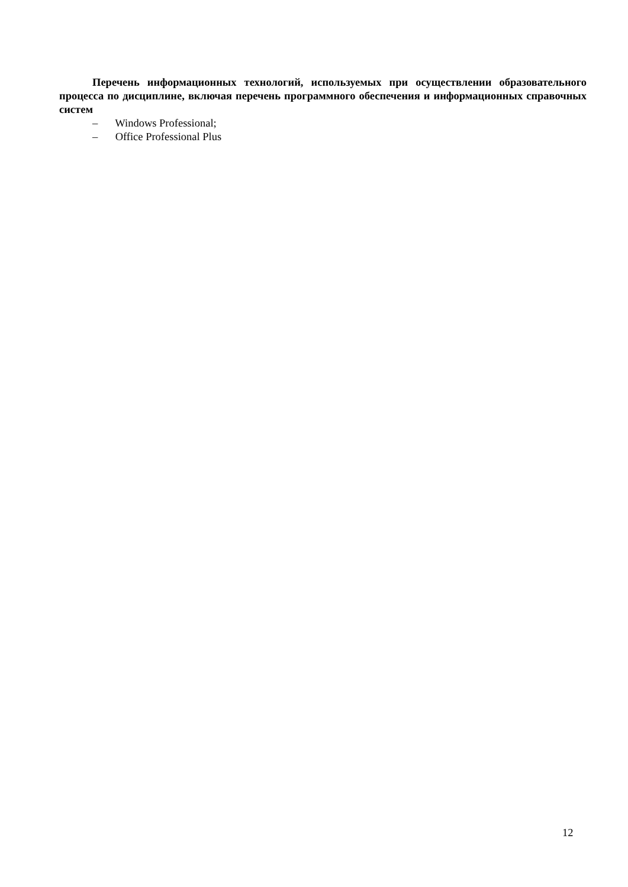Перечень информационных технологий, используемых при осуществлении образовательного процесса по дисциплине, включая перечень программного обеспечения и информационных справочных систем
– Windows Professional;
– Office Professional Plus
12